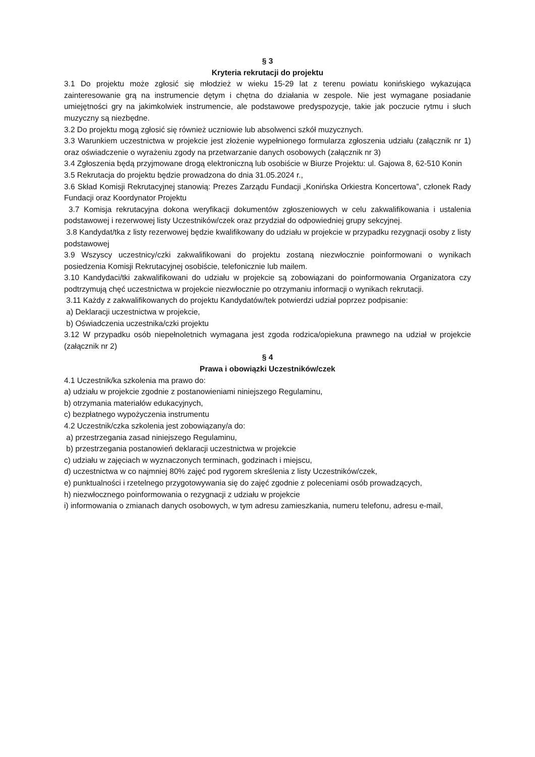§ 3
Kryteria rekrutacji do projektu
3.1 Do projektu może zgłosić się młodzież w wieku 15-29 lat z terenu powiatu konińskiego wykazująca zainteresowanie grą na instrumencie dętym i chętna do działania w zespole. Nie jest wymagane posiadanie umiejętności gry na jakimkolwiek instrumencie, ale podstawowe predyspozycje, takie jak poczucie rytmu i słuch muzyczny są niezbędne.
3.2 Do projektu mogą zgłosić się również uczniowie lub absolwenci szkół muzycznych.
3.3 Warunkiem uczestnictwa w projekcie jest złożenie wypełnionego formularza zgłoszenia udziału (załącznik nr 1) oraz oświadczenie o wyrażeniu zgody na przetwarzanie danych osobowych (załącznik nr 3)
3.4 Zgłoszenia będą przyjmowane drogą elektroniczną lub osobiście w Biurze Projektu: ul. Gajowa 8, 62-510 Konin
3.5 Rekrutacja do projektu będzie prowadzona do dnia 31.05.2024 r.,
3.6 Skład Komisji Rekrutacyjnej stanowią: Prezes Zarządu Fundacji „Konińska Orkiestra Koncertowa”, członek Rady Fundacji oraz Koordynator Projektu
3.7 Komisja rekrutacyjna dokona weryfikacji dokumentów zgłoszeniowych w celu zakwalifikowania i ustalenia podstawowej i rezerwowej listy Uczestników/czek oraz przydział do odpowiedniej grupy sekcyjnej.
3.8 Kandydat/tka z listy rezerwowej będzie kwalifikowany do udziału w projekcie w przypadku rezygnacji osoby z listy podstawowej
3.9 Wszyscy uczestnicy/czki zakwalifikowani do projektu zostaną niezwłocznie poinformowani o wynikach posiedzenia Komisji Rekrutacyjnej osobiście, telefonicznie lub mailem.
3.10 Kandydaci/tki zakwalifikowani do udziału w projekcie są zobowiązani do poinformowania Organizatora czy podtrzymują chęć uczestnictwa w projekcie niezwłocznie po otrzymaniu informacji o wynikach rekrutacji.
3.11 Każdy z zakwalifikowanych do projektu Kandydatów/tek potwierdzi udział poprzez podpisanie:
a) Deklaracji uczestnictwa w projekcie,
b) Oświadczenia uczestnika/czki projektu
3.12 W przypadku osób niepełnoletnich wymagana jest zgoda rodzica/opiekuna prawnego na udział w projekcie (załącznik nr 2)
§ 4
Prawa i obowiązki Uczestników/czek
4.1 Uczestnik/ka szkolenia ma prawo do:
a) udziału w projekcie zgodnie z postanowieniami niniejszego Regulaminu,
b) otrzymania materiałów edukacyjnych,
c) bezpłatnego wypożyczenia instrumentu
4.2 Uczestnik/czka szkolenia jest zobowiązany/a do:
a) przestrzegania zasad niniejszego Regulaminu,
b) przestrzegania postanowień deklaracji uczestnictwa w projekcie
c) udziału w zajęciach w wyznaczonych terminach, godzinach i miejscu,
d) uczestnictwa w co najmniej 80% zajęć pod rygorem skreślenia z listy Uczestników/czek,
e) punktualności i rzetelnego przygotowywania się do zajęć zgodnie z poleceniami osób prowadzących,
h) niezwłocznego poinformowania o rezygnacji z udziału w projekcie
i) informowania o zmianach danych osobowych, w tym adresu zamieszkania, numeru telefonu, adresu e-mail,